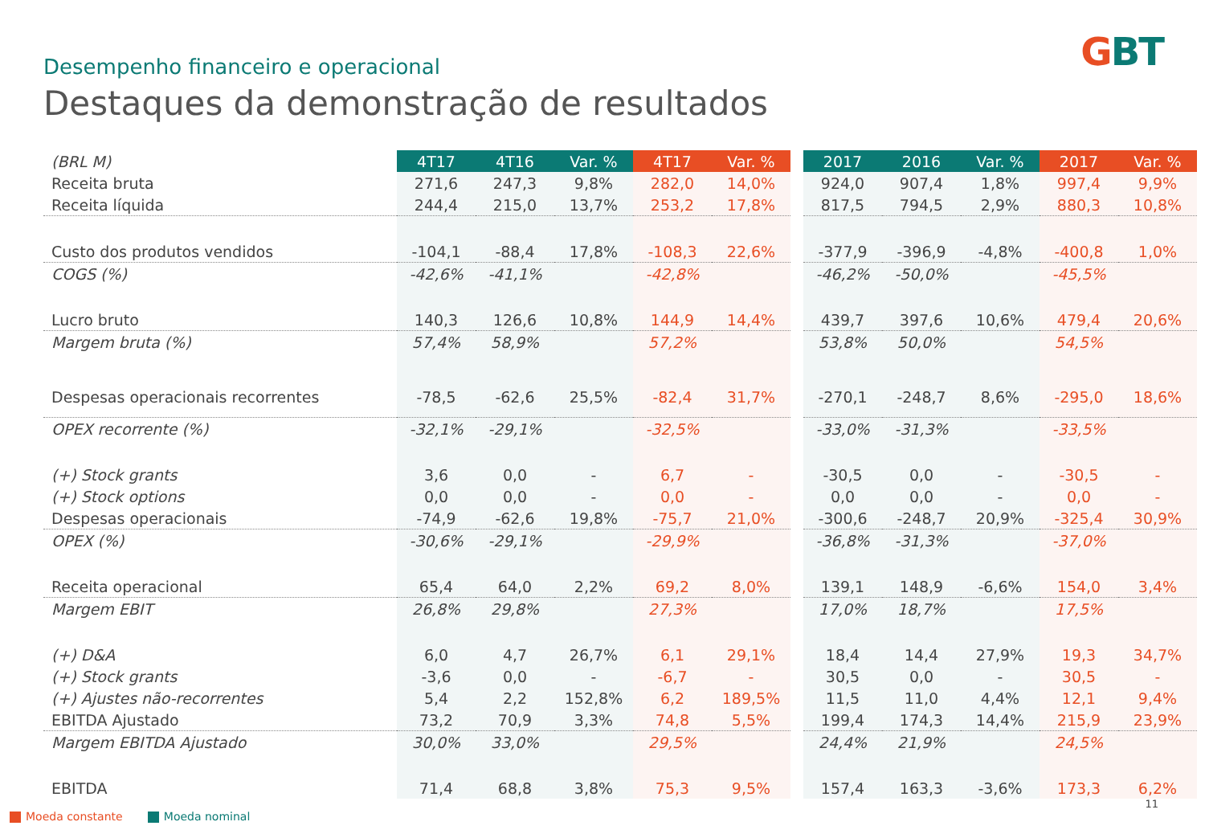GBT
Desempenho financeiro e operacional
Destaques da demonstração de resultados
| (BRL M) | 4T17 | 4T16 | Var. % | 4T17 | Var. % | | 2017 | 2016 | Var. % | 2017 | Var. % |
| Receita bruta | 271,6 | 247,3 | 9,8% | 282,0 | 14,0% | | 924,0 | 907,4 | 1,8% | 997,4 | 9,9% |
| Receita líquida | 244,4 | 215,0 | 13,7% | 253,2 | 17,8% | | 817,5 | 794,5 | 2,9% | 880,3 | 10,8% |
| Custo dos produtos vendidos | -104,1 | -88,4 | 17,8% | -108,3 | 22,6% | | -377,9 | -396,9 | -4,8% | -400,8 | 1,0% |
| COGS (%) | -42,6% | -41,1% | | -42,8% | | | -46,2% | -50,0% | | -45,5% | |
| Lucro bruto | 140,3 | 126,6 | 10,8% | 144,9 | 14,4% | | 439,7 | 397,6 | 10,6% | 479,4 | 20,6% |
| Margem bruta (%) | 57,4% | 58,9% | | 57,2% | | | 53,8% | 50,0% | | 54,5% | |
| Despesas operacionais recorrentes | -78,5 | -62,6 | 25,5% | -82,4 | 31,7% | | -270,1 | -248,7 | 8,6% | -295,0 | 18,6% |
| OPEX recorrente (%) | -32,1% | -29,1% | | -32,5% | | | -33,0% | -31,3% | | -33,5% | |
| (+) Stock grants | 3,6 | 0,0 | - | 6,7 | - | | -30,5 | 0,0 | - | -30,5 | - |
| (+) Stock options | 0,0 | 0,0 | - | 0,0 | - | | 0,0 | 0,0 | - | 0,0 | - |
| Despesas operacionais | -74,9 | -62,6 | 19,8% | -75,7 | 21,0% | | -300,6 | -248,7 | 20,9% | -325,4 | 30,9% |
| OPEX (%) | -30,6% | -29,1% | | -29,9% | | | -36,8% | -31,3% | | -37,0% | |
| Receita operacional | 65,4 | 64,0 | 2,2% | 69,2 | 8,0% | | 139,1 | 148,9 | -6,6% | 154,0 | 3,4% |
| Margem EBIT | 26,8% | 29,8% | | 27,3% | | | 17,0% | 18,7% | | 17,5% | |
| (+) D&A | 6,0 | 4,7 | 26,7% | 6,1 | 29,1% | | 18,4 | 14,4 | 27,9% | 19,3 | 34,7% |
| (+) Stock grants | -3,6 | 0,0 | - | -6,7 | - | | 30,5 | 0,0 | - | 30,5 | - |
| (+) Ajustes não-recorrentes | 5,4 | 2,2 | 152,8% | 6,2 | 189,5% | | 11,5 | 11,0 | 4,4% | 12,1 | 9,4% |
| EBITDA Ajustado | 73,2 | 70,9 | 3,3% | 74,8 | 5,5% | | 199,4 | 174,3 | 14,4% | 215,9 | 23,9% |
| Margem EBITDA Ajustado | 30,0% | 33,0% | | 29,5% | | | 24,4% | 21,9% | | 24,5% | |
| EBITDA | 71,4 | 68,8 | 3,8% | 75,3 | 9,5% | | 157,4 | 163,3 | -3,6% | 173,3 | 6,2% |
Moeda constante Moeda nominal
11